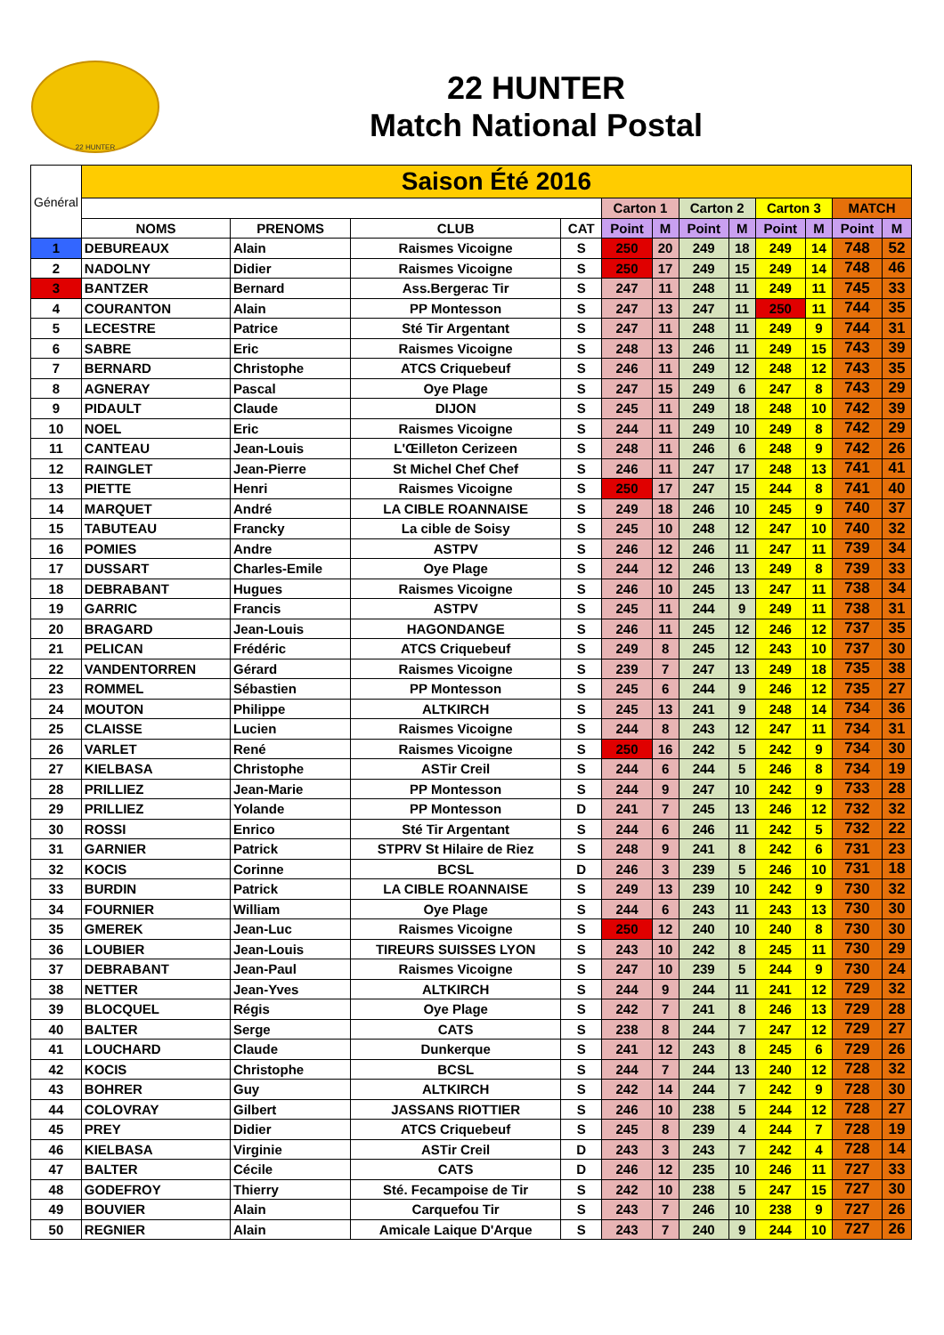22 HUNTER
22 HUNTER
Match National Postal
| Général | Saison Été 2016 | | | | | | | | | | | |
| --- | --- | --- | --- | --- | --- | --- | --- | --- | --- | --- | --- | --- |
| | | | | | Carton 1 | | Carton 2 | | Carton 3 | | MATCH | |
| | NOMS | PRENOMS | CLUB | CAT | Point | M | Point | M | Point | M | Point | M |
| 1 | DEBUREAUX | Alain | Raismes Vicoigne | S | 250 | 20 | 249 | 18 | 249 | 14 | 748 | 52 |
| 2 | NADOLNY | Didier | Raismes Vicoigne | S | 250 | 17 | 249 | 15 | 249 | 14 | 748 | 46 |
| 3 | BANTZER | Bernard | Ass.Bergerac Tir | S | 247 | 11 | 248 | 11 | 249 | 11 | 745 | 33 |
| 4 | COURANTON | Alain | PP Montesson | S | 247 | 13 | 247 | 11 | 250 | 11 | 744 | 35 |
| 5 | LECESTRE | Patrice | Sté Tir Argentant | S | 247 | 11 | 248 | 11 | 249 | 9 | 744 | 31 |
| 6 | SABRE | Eric | Raismes Vicoigne | S | 248 | 13 | 246 | 11 | 249 | 15 | 743 | 39 |
| 7 | BERNARD | Christophe | ATCS Criquebeuf | S | 246 | 11 | 249 | 12 | 248 | 12 | 743 | 35 |
| 8 | AGNERAY | Pascal | Oye Plage | S | 247 | 15 | 249 | 6 | 247 | 8 | 743 | 29 |
| 9 | PIDAULT | Claude | DIJON | S | 245 | 11 | 249 | 18 | 248 | 10 | 742 | 39 |
| 10 | NOEL | Eric | Raismes Vicoigne | S | 244 | 11 | 249 | 10 | 249 | 8 | 742 | 29 |
| 11 | CANTEAU | Jean-Louis | L'Œilleton Cerizeen | S | 248 | 11 | 246 | 6 | 248 | 9 | 742 | 26 |
| 12 | RAINGLET | Jean-Pierre | St Michel Chef Chef | S | 246 | 11 | 247 | 17 | 248 | 13 | 741 | 41 |
| 13 | PIETTE | Henri | Raismes Vicoigne | S | 250 | 17 | 247 | 15 | 244 | 8 | 741 | 40 |
| 14 | MARQUET | André | LA CIBLE ROANNAISE | S | 249 | 18 | 246 | 10 | 245 | 9 | 740 | 37 |
| 15 | TABUTEAU | Francky | La cible de Soisy | S | 245 | 10 | 248 | 12 | 247 | 10 | 740 | 32 |
| 16 | POMIES | Andre | ASTPV | S | 246 | 12 | 246 | 11 | 247 | 11 | 739 | 34 |
| 17 | DUSSART | Charles-Emile | Oye Plage | S | 244 | 12 | 246 | 13 | 249 | 8 | 739 | 33 |
| 18 | DEBRABANT | Hugues | Raismes Vicoigne | S | 246 | 10 | 245 | 13 | 247 | 11 | 738 | 34 |
| 19 | GARRIC | Francis | ASTPV | S | 245 | 11 | 244 | 9 | 249 | 11 | 738 | 31 |
| 20 | BRAGARD | Jean-Louis | HAGONDANGE | S | 246 | 11 | 245 | 12 | 246 | 12 | 737 | 35 |
| 21 | PELICAN | Frédéric | ATCS Criquebeuf | S | 249 | 8 | 245 | 12 | 243 | 10 | 737 | 30 |
| 22 | VANDENTORREN | Gérard | Raismes Vicoigne | S | 239 | 7 | 247 | 13 | 249 | 18 | 735 | 38 |
| 23 | ROMMEL | Sébastien | PP Montesson | S | 245 | 6 | 244 | 9 | 246 | 12 | 735 | 27 |
| 24 | MOUTON | Philippe | ALTKIRCH | S | 245 | 13 | 241 | 9 | 248 | 14 | 734 | 36 |
| 25 | CLAISSE | Lucien | Raismes Vicoigne | S | 244 | 8 | 243 | 12 | 247 | 11 | 734 | 31 |
| 26 | VARLET | René | Raismes Vicoigne | S | 250 | 16 | 242 | 5 | 242 | 9 | 734 | 30 |
| 27 | KIELBASA | Christophe | ASTir Creil | S | 244 | 6 | 244 | 5 | 246 | 8 | 734 | 19 |
| 28 | PRILLIEZ | Jean-Marie | PP Montesson | S | 244 | 9 | 247 | 10 | 242 | 9 | 733 | 28 |
| 29 | PRILLIEZ | Yolande | PP Montesson | D | 241 | 7 | 245 | 13 | 246 | 12 | 732 | 32 |
| 30 | ROSSI | Enrico | Sté Tir Argentant | S | 244 | 6 | 246 | 11 | 242 | 5 | 732 | 22 |
| 31 | GARNIER | Patrick | STPRV St Hilaire de Riez | S | 248 | 9 | 241 | 8 | 242 | 6 | 731 | 23 |
| 32 | KOCIS | Corinne | BCSL | D | 246 | 3 | 239 | 5 | 246 | 10 | 731 | 18 |
| 33 | BURDIN | Patrick | LA CIBLE ROANNAISE | S | 249 | 13 | 239 | 10 | 242 | 9 | 730 | 32 |
| 34 | FOURNIER | William | Oye Plage | S | 244 | 6 | 243 | 11 | 243 | 13 | 730 | 30 |
| 35 | GMEREK | Jean-Luc | Raismes Vicoigne | S | 250 | 12 | 240 | 10 | 240 | 8 | 730 | 30 |
| 36 | LOUBIER | Jean-Louis | TIREURS SUISSES LYON | S | 243 | 10 | 242 | 8 | 245 | 11 | 730 | 29 |
| 37 | DEBRABANT | Jean-Paul | Raismes Vicoigne | S | 247 | 10 | 239 | 5 | 244 | 9 | 730 | 24 |
| 38 | NETTER | Jean-Yves | ALTKIRCH | S | 244 | 9 | 244 | 11 | 241 | 12 | 729 | 32 |
| 39 | BLOCQUEL | Régis | Oye Plage | S | 242 | 7 | 241 | 8 | 246 | 13 | 729 | 28 |
| 40 | BALTER | Serge | CATS | S | 238 | 8 | 244 | 7 | 247 | 12 | 729 | 27 |
| 41 | LOUCHARD | Claude | Dunkerque | S | 241 | 12 | 243 | 8 | 245 | 6 | 729 | 26 |
| 42 | KOCIS | Christophe | BCSL | S | 244 | 7 | 244 | 13 | 240 | 12 | 728 | 32 |
| 43 | BOHRER | Guy | ALTKIRCH | S | 242 | 14 | 244 | 7 | 242 | 9 | 728 | 30 |
| 44 | COLOVRAY | Gilbert | JASSANS RIOTTIER | S | 246 | 10 | 238 | 5 | 244 | 12 | 728 | 27 |
| 45 | PREY | Didier | ATCS Criquebeuf | S | 245 | 8 | 239 | 4 | 244 | 7 | 728 | 19 |
| 46 | KIELBASA | Virginie | ASTir Creil | D | 243 | 3 | 243 | 7 | 242 | 4 | 728 | 14 |
| 47 | BALTER | Cécile | CATS | D | 246 | 12 | 235 | 10 | 246 | 11 | 727 | 33 |
| 48 | GODEFROY | Thierry | Sté. Fecampoise de Tir | S | 242 | 10 | 238 | 5 | 247 | 15 | 727 | 30 |
| 49 | BOUVIER | Alain | Carquefou Tir | S | 243 | 7 | 246 | 10 | 238 | 9 | 727 | 26 |
| 50 | REGNIER | Alain | Amicale Laique D'Arque | S | 243 | 7 | 240 | 9 | 244 | 10 | 727 | 26 |